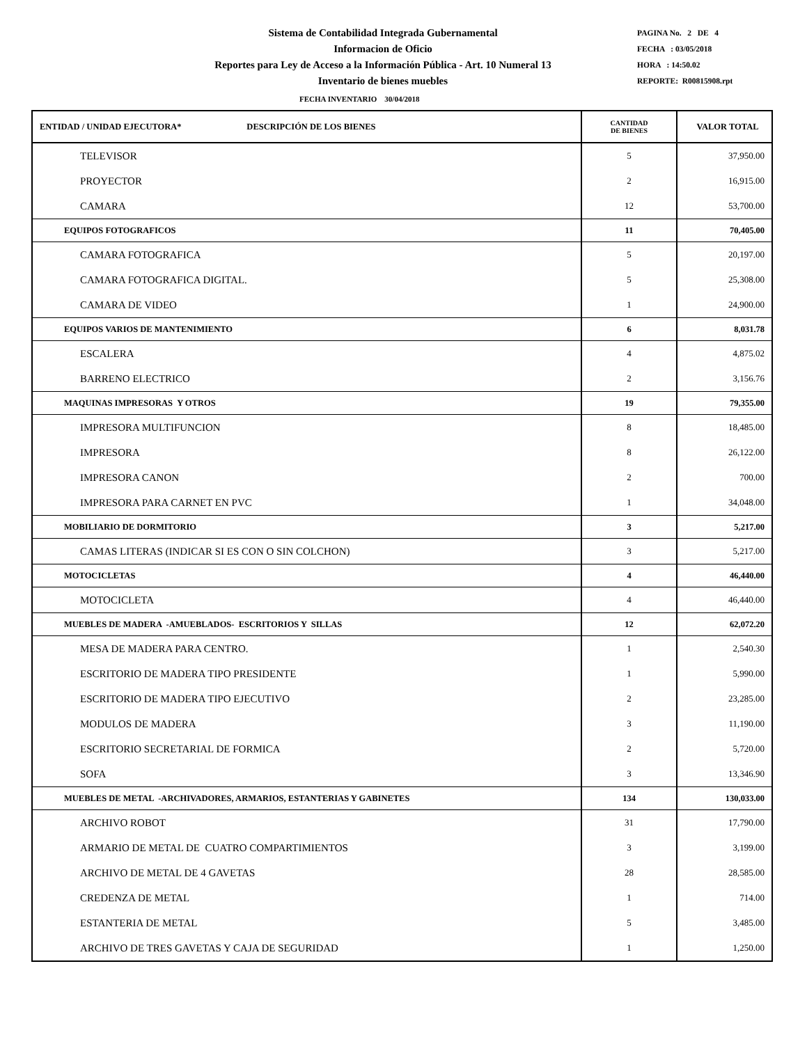Sistema de Contabilidad Integrada Gubernamental
Informacion de Oficio
Reportes para Ley de Acceso a la Información Pública - Art. 10 Numeral 13
Inventario de bienes muebles
PAGINA No. 2 DE 4
FECHA : 03/05/2018
HORA : 14:50.02
REPORTE: R00815908.rpt
FECHA INVENTARIO 30/04/2018
| ENTIDAD / UNIDAD EJECUTORA* DESCRIPCIÓN DE LOS BIENES | CANTIDAD DE BIENES | VALOR TOTAL |
| --- | --- | --- |
| TELEVISOR | 5 | 37,950.00 |
| PROYECTOR | 2 | 16,915.00 |
| CAMARA | 12 | 53,700.00 |
| EQUIPOS FOTOGRAFICOS | 11 | 70,405.00 |
| CAMARA FOTOGRAFICA | 5 | 20,197.00 |
| CAMARA FOTOGRAFICA DIGITAL. | 5 | 25,308.00 |
| CAMARA DE VIDEO | 1 | 24,900.00 |
| EQUIPOS VARIOS DE MANTENIMIENTO | 6 | 8,031.78 |
| ESCALERA | 4 | 4,875.02 |
| BARRENO ELECTRICO | 2 | 3,156.76 |
| MAQUINAS IMPRESORAS Y OTROS | 19 | 79,355.00 |
| IMPRESORA MULTIFUNCION | 8 | 18,485.00 |
| IMPRESORA | 8 | 26,122.00 |
| IMPRESORA CANON | 2 | 700.00 |
| IMPRESORA PARA CARNET EN PVC | 1 | 34,048.00 |
| MOBILIARIO DE DORMITORIO | 3 | 5,217.00 |
| CAMAS LITERAS (INDICAR SI ES CON O SIN COLCHON) | 3 | 5,217.00 |
| MOTOCICLETAS | 4 | 46,440.00 |
| MOTOCICLETA | 4 | 46,440.00 |
| MUEBLES DE MADERA -AMUEBLADOS- ESCRITORIOS Y SILLAS | 12 | 62,072.20 |
| MESA DE MADERA PARA CENTRO. | 1 | 2,540.30 |
| ESCRITORIO DE MADERA TIPO PRESIDENTE | 1 | 5,990.00 |
| ESCRITORIO DE MADERA TIPO EJECUTIVO | 2 | 23,285.00 |
| MODULOS DE MADERA | 3 | 11,190.00 |
| ESCRITORIO SECRETARIAL DE FORMICA | 2 | 5,720.00 |
| SOFA | 3 | 13,346.90 |
| MUEBLES DE METAL -ARCHIVADORES, ARMARIOS, ESTANTERIAS Y GABINETES | 134 | 130,033.00 |
| ARCHIVO ROBOT | 31 | 17,790.00 |
| ARMARIO DE METAL DE CUATRO COMPARTIMIENTOS | 3 | 3,199.00 |
| ARCHIVO DE METAL DE 4 GAVETAS | 28 | 28,585.00 |
| CREDENZA DE METAL | 1 | 714.00 |
| ESTANTERIA DE METAL | 5 | 3,485.00 |
| ARCHIVO DE TRES GAVETAS Y CAJA DE SEGURIDAD | 1 | 1,250.00 |